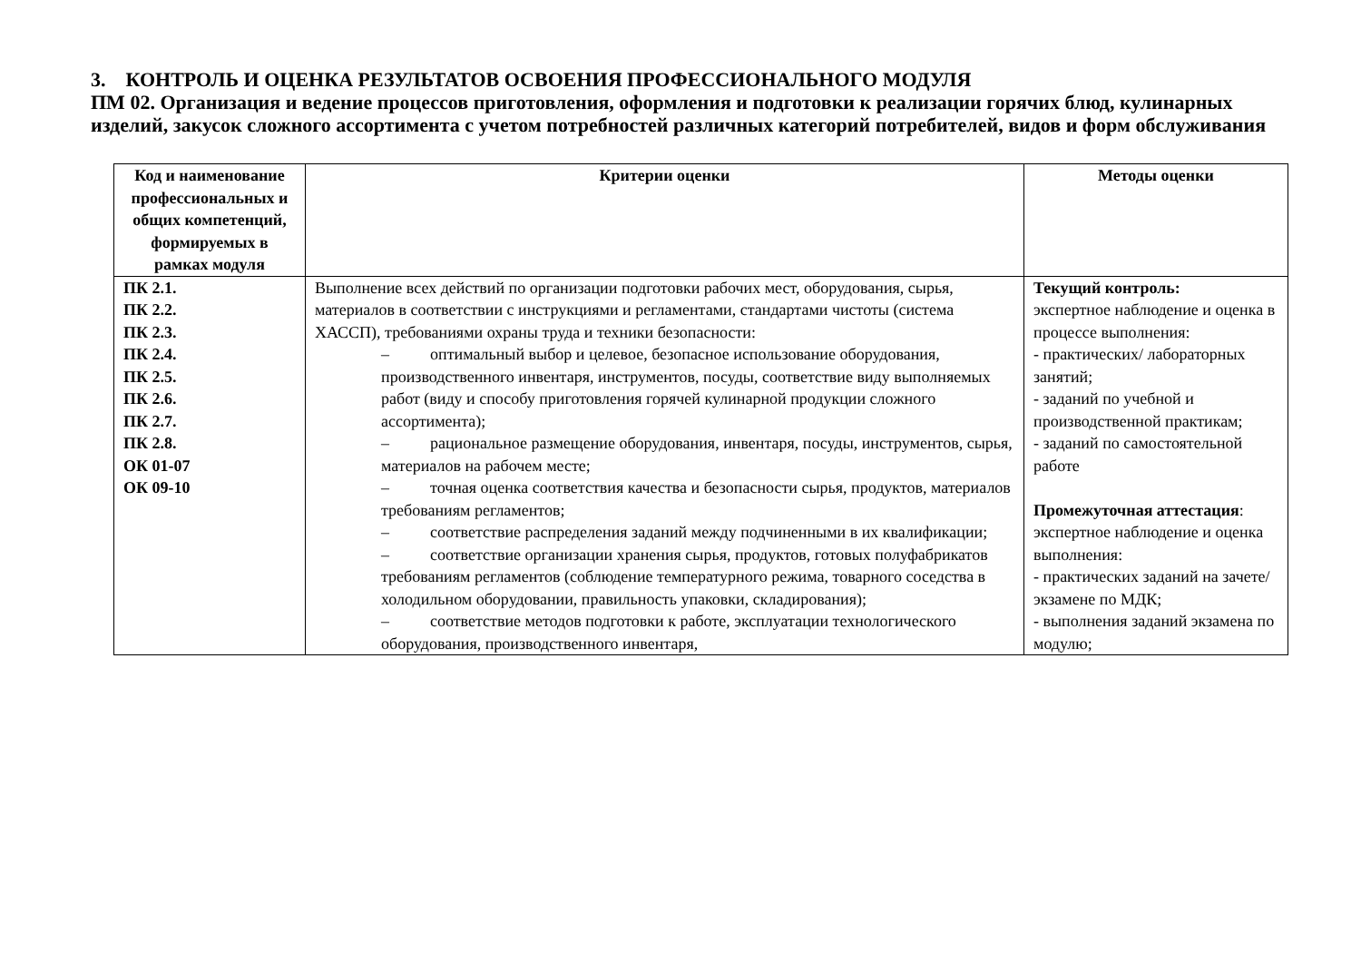3. КОНТРОЛЬ И ОЦЕНКА РЕЗУЛЬТАТОВ ОСВОЕНИЯ ПРОФЕССИОНАЛЬНОГО МОДУЛЯ
ПМ 02. Организация и ведение процессов приготовления, оформления и подготовки к реализации горячих блюд, кулинарных изделий, закусок сложного ассортимента с учетом потребностей различных категорий потребителей, видов и форм обслуживания
| Код и наименование профессиональных и общих компетенций, формируемых в рамках модуля | Критерии оценки | Методы оценки |
| --- | --- | --- |
| ПК 2.1. ПК 2.2. ПК 2.3. ПК 2.4. ПК 2.5. ПК 2.6. ПК 2.7. ПК 2.8. ОК 01-07 ОК 09-10 | Выполнение всех действий по организации подготовки рабочих мест, оборудования, сырья, материалов в соответствии с инструкциями и регламентами, стандартами чистоты (система ХАССП), требованиями охраны труда и техники безопасности: – оптимальный выбор и целевое, безопасное использование оборудования, производственного инвентаря, инструментов, посуды, соответствие виду выполняемых работ (виду и способу приготовления горячей кулинарной продукции сложного ассортимента); – рациональное размещение оборудования, инвентаря, посуды, инструментов, сырья, материалов на рабочем месте; – точная оценка соответствия качества и безопасности сырья, продуктов, материалов требованиям регламентов; – соответствие распределения заданий между подчиненными в их квалификации; – соответствие организации хранения сырья, продуктов, готовых полуфабрикатов требованиям регламентов (соблюдение температурного режима, товарного соседства в холодильном оборудовании, правильность упаковки, складирования); – соответствие методов подготовки к работе, эксплуатации технологического оборудования, производственного инвентаря, | Текущий контроль: экспертное наблюдение и оценка в процессе выполнения: - практических/ лабораторных занятий; - заданий по учебной и производственной практикам; - заданий по самостоятельной работе Промежуточная аттестация : экспертное наблюдение и оценка выполнения: - практических заданий на зачете/экзамене по МДК; - выполнения заданий экзамена по модулю; |